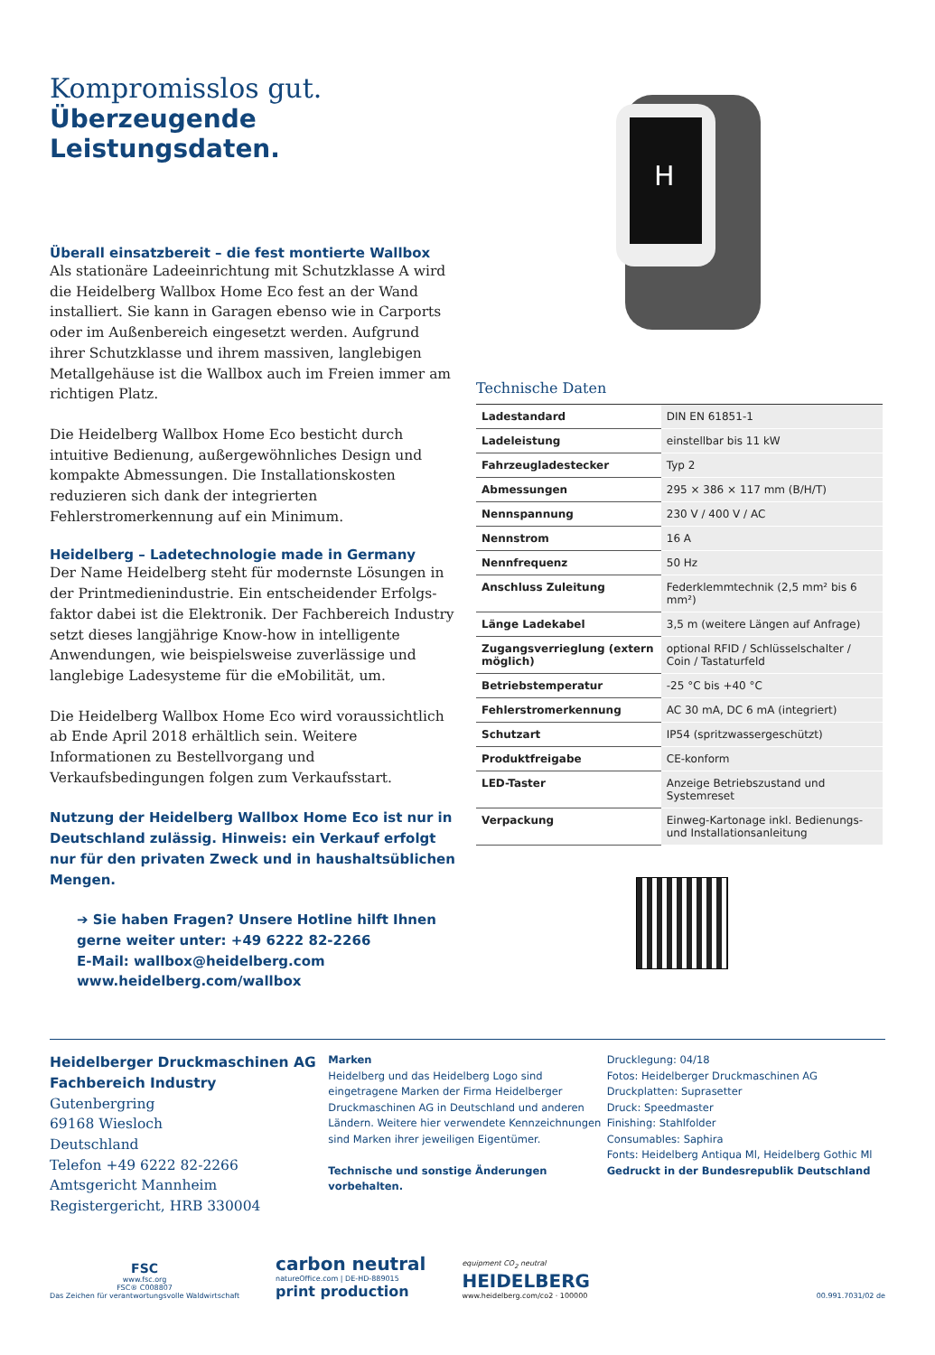Kompromisslos gut.
Überzeugende Leistungsdaten.
Überall einsatzbereit – die fest montierte Wallbox
Als stationäre Ladeeinrichtung mit Schutzklasse A wird die Heidelberg Wallbox Home Eco fest an der Wand installiert. Sie kann in Garagen ebenso wie in Carports oder im Außenbereich eingesetzt werden. Aufgrund ihrer Schutzklasse und ihrem massiven, langlebigen Metall­gehäuse ist die Wallbox auch im Freien immer am richtigen Platz.
Die Heidelberg Wallbox Home Eco besticht durch intuitive Bedienung, außergewöhnliches Design und kompakte Abmessungen. Die Installationskosten reduzieren sich dank der integrierten Fehlerstromerkennung auf ein Minimum.
Heidelberg – Ladetechnologie made in Germany
Der Name Heidelberg steht für modernste Lösungen in der Printmedienindustrie. Ein entscheidender Erfolgs­faktor dabei ist die Elektronik. Der Fachbereich Industry setzt dieses langjährige Know-how in intelligente Anwendungen, wie beispielsweise zuverlässige und langlebige Ladesysteme für die eMobilität, um.
Die Heidelberg Wallbox Home Eco wird voraussichtlich ab Ende April 2018 erhältlich sein. Weitere Informationen zu Bestellvorgang und Verkaufsbedingungen folgen zum Verkaufsstart.
Nutzung der Heidelberg Wallbox Home Eco ist nur in Deutschland zulässig. Hinweis: ein Verkauf erfolgt nur für den privaten Zweck und in haushaltsüblichen Mengen.
➔ Sie haben Fragen? Unsere Hotline hilft Ihnen gerne weiter unter: +49 6222 82-2266
E-Mail: wallbox@heidelberg.com
www.heidelberg.com/wallbox
H
Technische Daten
| Ladestandard | DIN EN 61851-1 |
| Ladeleistung | einstellbar bis 11 kW |
| Fahrzeugladestecker | Typ 2 |
| Abmessungen | 295 × 386 × 117 mm (B/H/T) |
| Nennspannung | 230 V / 400 V / AC |
| Nennstrom | 16 A |
| Nennfrequenz | 50 Hz |
| Anschluss Zuleitung | Federklemmtechnik (2,5 mm² bis 6 mm²) |
| Länge Ladekabel | 3,5 m (weitere Längen auf Anfrage) |
| Zugangsverrieglung (extern möglich) | optional RFID / Schlüsselschalter / Coin / Tastaturfeld |
| Betriebstemperatur | -25 °C bis +40 °C |
| Fehlerstromerkennung | AC 30 mA, DC 6 mA (integriert) |
| Schutzart | IP54 (spritzwassergeschützt) |
| Produktfreigabe | CE-konform |
| LED-Taster | Anzeige Betriebszustand und Systemreset |
| Verpackung | Einweg-Kartonage inkl. Bedienungs- und Installationsanleitung |
Heidelberger Druckmaschinen AG
Fachbereich Industry
Gutenbergring
69168 Wiesloch
Deutschland
Telefon +49 6222 82-2266
Amtsgericht Mannheim
Registergericht, HRB 330004
Marken
Heidelberg und das Heidelberg Logo sind eingetragene Marken der Firma Heidelberger Druckmaschinen AG in Deutschland und anderen Ländern. Weitere hier verwendete Kennzeich­nungen sind Marken ihrer jeweiligen Eigentümer.
Technische und sonstige Änderungen vorbehalten.
Drucklegung: 04/18
Fotos: Heidelberger Druckmaschinen AG
Druckplatten: Suprasetter
Druck: Speedmaster
Finishing: Stahlfolder
Consumables: Saphira
Fonts: Heidelberg Antiqua Ml, Heidelberg Gothic Ml
Gedruckt in der Bundesrepublik Deutschland
FSC
www.fsc.org
FSC® C008807
Das Zeichen für verantwortungsvolle Waldwirtschaft
carbon neutral
natureOffice.com | DE-HD-889015
print production
equipment CO<sub>2</sub> neutral
HEIDELBERG
www.heidelberg.com/co2 · 100000
00.991.7031/02 de